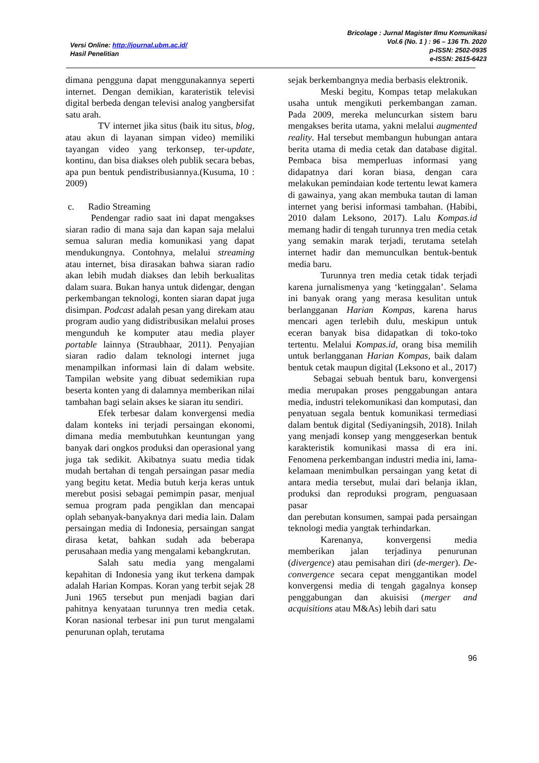Versi Online: http://journal.ubm.ac.id/
Hasil Penelitian
Bricolage : Jurnal Magister Ilmu Komunikasi
Vol.6 (No. 1 ) : 96 – 136 Th. 2020
p-ISSN: 2502-0935
e-ISSN: 2615-6423
dimana pengguna dapat menggunakannya seperti internet. Dengan demikian, karateristik televisi digital berbeda dengan televisi analog yangbersifat satu arah.
TV internet jika situs (baik itu situs, blog, atau akun di layanan simpan video) memiliki tayangan video yang terkonsep, ter-update, kontinu, dan bisa diakses oleh publik secara bebas, apa pun bentuk pendistribusiannya.(Kusuma, 10 : 2009)
c. Radio Streaming
Pendengar radio saat ini dapat mengakses siaran radio di mana saja dan kapan saja melalui semua saluran media komunikasi yang dapat mendukungnya. Contohnya, melalui streaming atau internet, bisa dirasakan bahwa siaran radio akan lebih mudah diakses dan lebih berkualitas dalam suara. Bukan hanya untuk didengar, dengan perkembangan teknologi, konten siaran dapat juga disimpan. Podcast adalah pesan yang direkam atau program audio yang didistribusikan melalui proses mengunduh ke komputer atau media player portable lainnya (Straubhaar, 2011). Penyajian siaran radio dalam teknologi internet juga menampilkan informasi lain di dalam website. Tampilan website yang dibuat sedemikian rupa beserta konten yang di dalamnya memberikan nilai tambahan bagi selain akses ke siaran itu sendiri.
Efek terbesar dalam konvergensi media dalam konteks ini terjadi persaingan ekonomi, dimana media membutuhkan keuntungan yang banyak dari ongkos produksi dan operasional yang juga tak sedikit. Akibatnya suatu media tidak mudah bertahan di tengah persaingan pasar media yang begitu ketat. Media butuh kerja keras untuk merebut posisi sebagai pemimpin pasar, menjual semua program pada pengiklan dan mencapai oplah sebanyak-banyaknya dari media lain. Dalam persaingan media di Indonesia, persaingan sangat dirasa ketat, bahkan sudah ada beberapa perusahaan media yang mengalami kebangkrutan.
Salah satu media yang mengalami kepahitan di Indonesia yang ikut terkena dampak adalah Harian Kompas. Koran yang terbit sejak 28 Juni 1965 tersebut pun menjadi bagian dari pahitnya kenyataan turunnya tren media cetak. Koran nasional terbesar ini pun turut mengalami penurunan oplah, terutama
sejak berkembangnya media berbasis elektronik.
Meski begitu, Kompas tetap melakukan usaha untuk mengikuti perkembangan zaman. Pada 2009, mereka meluncurkan sistem baru mengakses berita utama, yakni melalui augmented reality. Hal tersebut membangun hubungan antara berita utama di media cetak dan database digital. Pembaca bisa memperluas informasi yang didapatnya dari koran biasa, dengan cara melakukan pemindaian kode tertentu lewat kamera di gawainya, yang akan membuka tautan di laman internet yang berisi informasi tambahan. (Habibi, 2010 dalam Leksono, 2017). Lalu Kompas.id memang hadir di tengah turunnya tren media cetak yang semakin marak terjadi, terutama setelah internet hadir dan memunculkan bentuk-bentuk media baru.
Turunnya tren media cetak tidak terjadi karena jurnalismenya yang ‘ketinggalan’. Selama ini banyak orang yang merasa kesulitan untuk berlangganan Harian Kompas, karena harus mencari agen terlebih dulu, meskipun untuk eceran banyak bisa didapatkan di toko-toko tertentu. Melalui Kompas.id, orang bisa memilih untuk berlangganan Harian Kompas, baik dalam bentuk cetak maupun digital (Leksono et al., 2017)
Sebagai sebuah bentuk baru, konvergensi media merupakan proses penggabungan antara media, industri telekomunikasi dan komputasi, dan penyatuan segala bentuk komunikasi termediasi dalam bentuk digital (Sediyaningsih, 2018). Inilah yang menjadi konsep yang menggeserkan bentuk karakteristik komunikasi massa di era ini. Fenomena perkembangan industri media ini, lama-kelamaan menimbulkan persaingan yang ketat di antara media tersebut, mulai dari belanja iklan, produksi dan reproduksi program, penguasaan pasar
dan perebutan konsumen, sampai pada persaingan teknologi media yangtak terhindarkan.
Karenanya, konvergensi media memberikan jalan terjadinya penurunan (divergence) atau pemisahan diri (de-merger). De-convergence secara cepat menggantikan model konvergensi media di tengah gagalnya konsep penggabungan dan akuisisi (merger and acquisitions atau M&As) lebih dari satu
96